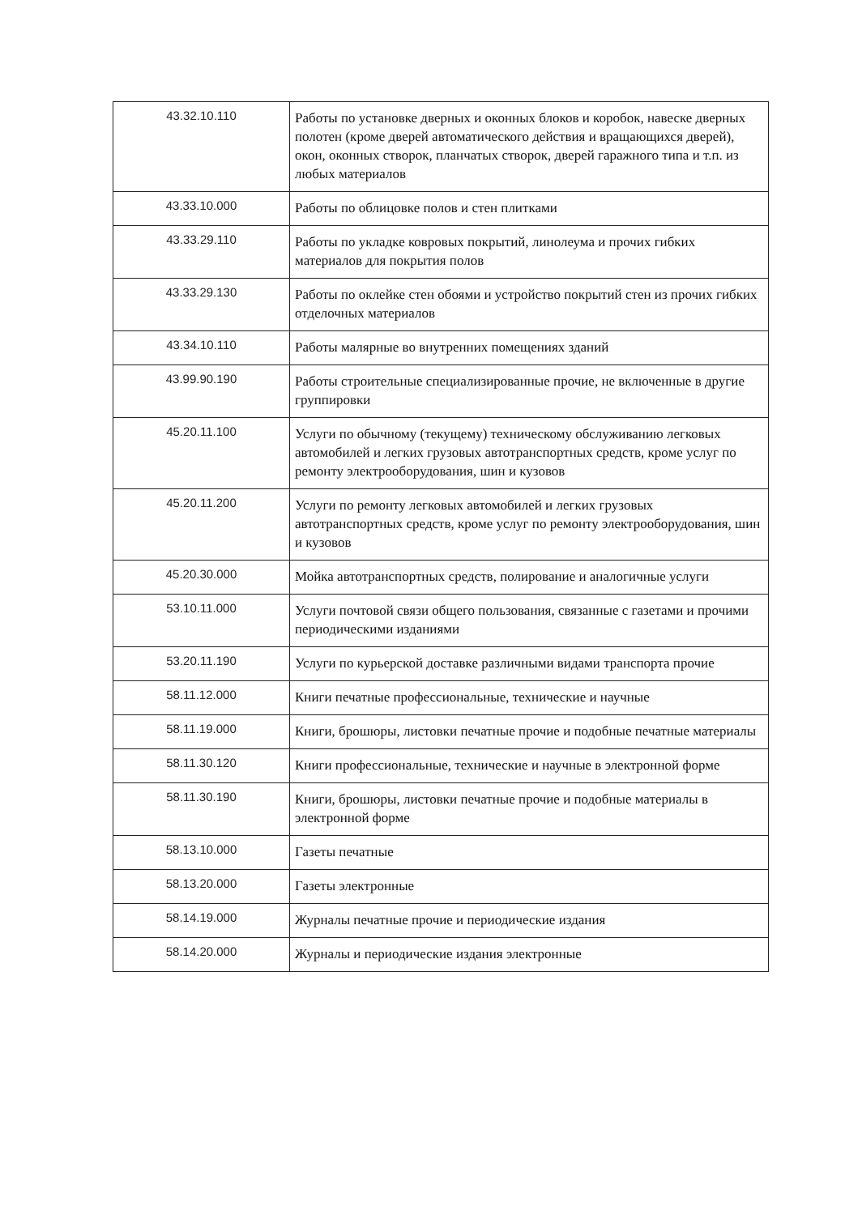| 43.32.10.110 | Работы по установке дверных и оконных блоков и коробок, навеске дверных полотен (кроме дверей автоматического действия и вращающихся дверей), окон, оконных створок, планчатых створок, дверей гаражного типа и т.п. из любых материалов |
| 43.33.10.000 | Работы по облицовке полов и стен плитками |
| 43.33.29.110 | Работы по укладке ковровых покрытий, линолеума и прочих гибких материалов для покрытия полов |
| 43.33.29.130 | Работы по оклейке стен обоями и устройство покрытий стен из прочих гибких отделочных материалов |
| 43.34.10.110 | Работы малярные во внутренних помещениях зданий |
| 43.99.90.190 | Работы строительные специализированные прочие, не включенные в другие группировки |
| 45.20.11.100 | Услуги по обычному (текущему) техническому обслуживанию легковых автомобилей и легких грузовых автотранспортных средств, кроме услуг по ремонту электрооборудования, шин и кузовов |
| 45.20.11.200 | Услуги по ремонту легковых автомобилей и легких грузовых автотранспортных средств, кроме услуг по ремонту электрооборудования, шин и кузовов |
| 45.20.30.000 | Мойка автотранспортных средств, полирование и аналогичные услуги |
| 53.10.11.000 | Услуги почтовой связи общего пользования, связанные с газетами и прочими периодическими изданиями |
| 53.20.11.190 | Услуги по курьерской доставке различными видами транспорта прочие |
| 58.11.12.000 | Книги печатные профессиональные, технические и научные |
| 58.11.19.000 | Книги, брошюры, листовки печатные прочие и подобные печатные материалы |
| 58.11.30.120 | Книги профессиональные, технические и научные в электронной форме |
| 58.11.30.190 | Книги, брошюры, листовки печатные прочие и подобные материалы в электронной форме |
| 58.13.10.000 | Газеты печатные |
| 58.13.20.000 | Газеты электронные |
| 58.14.19.000 | Журналы печатные прочие и периодические издания |
| 58.14.20.000 | Журналы и периодические издания электронные |